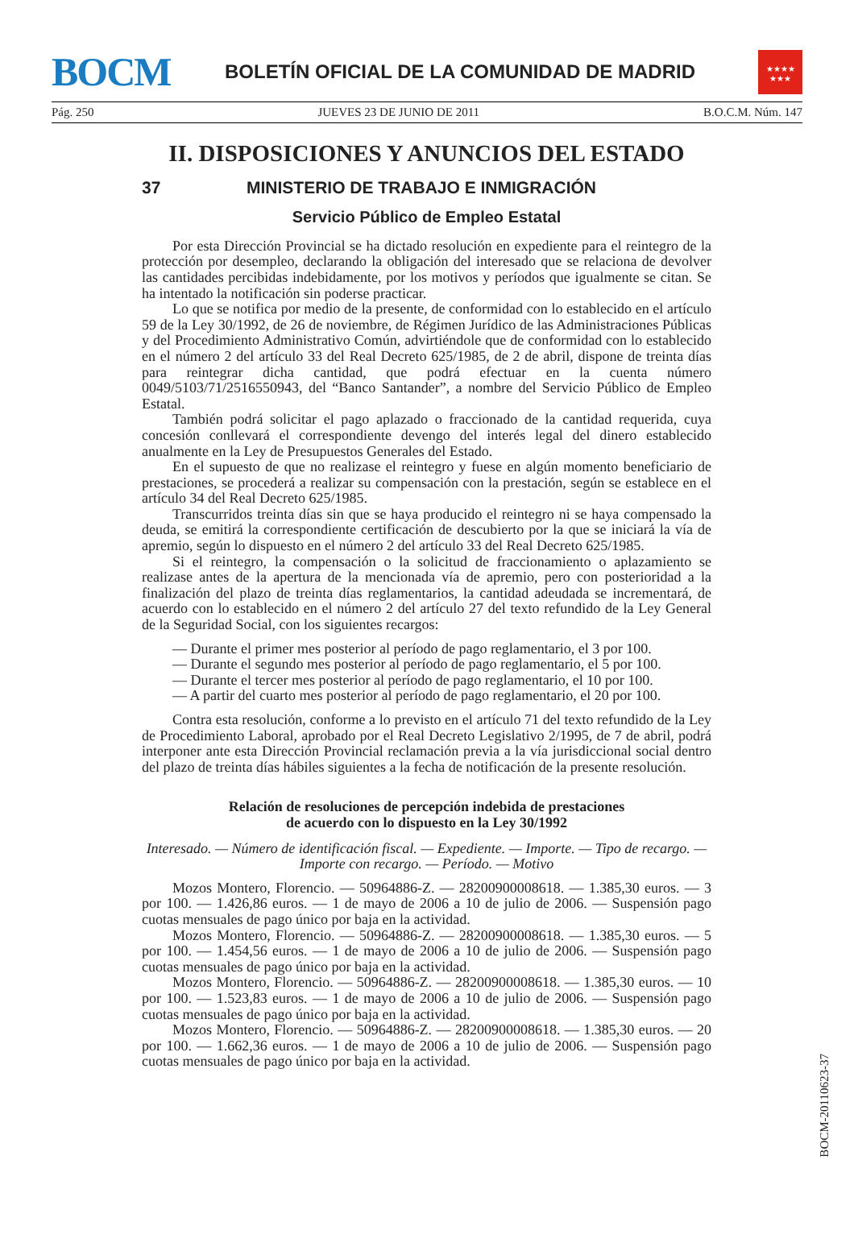BOCM
BOLETÍN OFICIAL DE LA COMUNIDAD DE MADRID
★★★★
★★★
Pág. 250 JUEVES 23 DE JUNIO DE 2011 B.O.C.M. Núm. 147
II. DISPOSICIONES Y ANUNCIOS DEL ESTADO
37 MINISTERIO DE TRABAJO E INMIGRACIÓN
Servicio Público de Empleo Estatal
Por esta Dirección Provincial se ha dictado resolución en expediente para el reintegro de la protección por desempleo, declarando la obligación del interesado que se relaciona de devolver las cantidades percibidas indebidamente, por los motivos y períodos que igualmente se citan. Se ha intentado la notificación sin poderse practicar.
Lo que se notifica por medio de la presente, de conformidad con lo establecido en el artículo 59 de la Ley 30/1992, de 26 de noviembre, de Régimen Jurídico de las Administraciones Públicas y del Procedimiento Administrativo Común, advirtiéndole que de conformidad con lo establecido en el número 2 del artículo 33 del Real Decreto 625/1985, de 2 de abril, dispone de treinta días para reintegrar dicha cantidad, que podrá efectuar en la cuenta número 0049/5103/71/2516550943, del “Banco Santander”, a nombre del Servicio Público de Empleo Estatal.
También podrá solicitar el pago aplazado o fraccionado de la cantidad requerida, cuya concesión conllevará el correspondiente devengo del interés legal del dinero establecido anualmente en la Ley de Presupuestos Generales del Estado.
En el supuesto de que no realizase el reintegro y fuese en algún momento beneficiario de prestaciones, se procederá a realizar su compensación con la prestación, según se establece en el artículo 34 del Real Decreto 625/1985.
Transcurridos treinta días sin que se haya producido el reintegro ni se haya compensado la deuda, se emitirá la correspondiente certificación de descubierto por la que se iniciará la vía de apremio, según lo dispuesto en el número 2 del artículo 33 del Real Decreto 625/1985.
Si el reintegro, la compensación o la solicitud de fraccionamiento o aplazamiento se realizase antes de la apertura de la mencionada vía de apremio, pero con posterioridad a la finalización del plazo de treinta días reglamentarios, la cantidad adeudada se incrementará, de acuerdo con lo establecido en el número 2 del artículo 27 del texto refundido de la Ley General de la Seguridad Social, con los siguientes recargos:
— Durante el primer mes posterior al período de pago reglamentario, el 3 por 100.
— Durante el segundo mes posterior al período de pago reglamentario, el 5 por 100.
— Durante el tercer mes posterior al período de pago reglamentario, el 10 por 100.
— A partir del cuarto mes posterior al período de pago reglamentario, el 20 por 100.
Contra esta resolución, conforme a lo previsto en el artículo 71 del texto refundido de la Ley de Procedimiento Laboral, aprobado por el Real Decreto Legislativo 2/1995, de 7 de abril, podrá interponer ante esta Dirección Provincial reclamación previa a la vía jurisdiccional social dentro del plazo de treinta días hábiles siguientes a la fecha de notificación de la presente resolución.
Relación de resoluciones de percepción indebida de prestaciones
de acuerdo con lo dispuesto en la Ley 30/1992
Interesado. — Número de identificación fiscal. — Expediente. — Importe. — Tipo de recargo. — Importe con recargo. — Período. — Motivo
Mozos Montero, Florencio. — 50964886-Z. — 28200900008618. — 1.385,30 euros. — 3 por 100. — 1.426,86 euros. — 1 de mayo de 2006 a 10 de julio de 2006. — Suspensión pago cuotas mensuales de pago único por baja en la actividad.
Mozos Montero, Florencio. — 50964886-Z. — 28200900008618. — 1.385,30 euros. — 5 por 100. — 1.454,56 euros. — 1 de mayo de 2006 a 10 de julio de 2006. — Suspensión pago cuotas mensuales de pago único por baja en la actividad.
Mozos Montero, Florencio. — 50964886-Z. — 28200900008618. — 1.385,30 euros. — 10 por 100. — 1.523,83 euros. — 1 de mayo de 2006 a 10 de julio de 2006. — Suspensión pago cuotas mensuales de pago único por baja en la actividad.
Mozos Montero, Florencio. — 50964886-Z. — 28200900008618. — 1.385,30 euros. — 20 por 100. — 1.662,36 euros. — 1 de mayo de 2006 a 10 de julio de 2006. — Suspensión pago cuotas mensuales de pago único por baja en la actividad.
BOCM-20110623-37